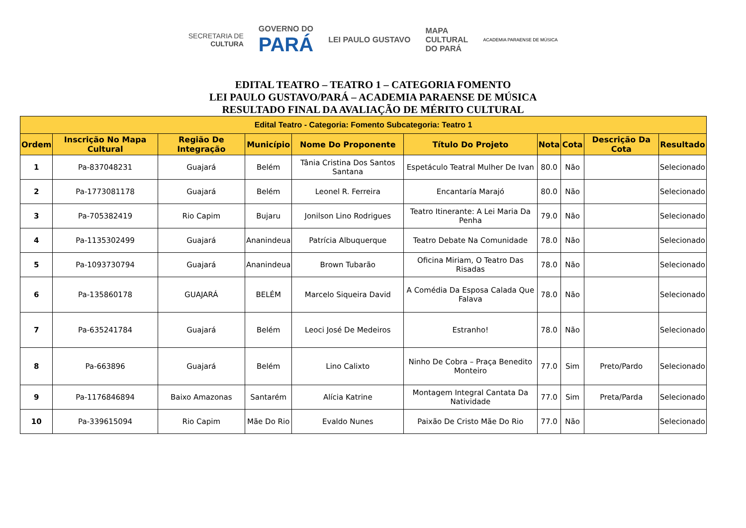SECRETARIA DE
CULTURA
GOVERNO DO
PARÁ
LEI PAULO GUSTAVO
MAPA
CULTURAL
DO PARÁ
ACADEMIA PARAENSE DE MÚSICA
EDITAL TEATRO – TEATRO 1 – CATEGORIA FOMENTO
LEI PAULO GUSTAVO/PARÁ – ACADEMIA PARAENSE DE MÚSICA
RESULTADO FINAL DA AVALIAÇÃO DE MÉRITO CULTURAL
| Edital Teatro - Categoria: Fomento Subcategoria: Teatro 1 | | | | | | | | | |
| --- | --- | --- | --- | --- | --- | --- | --- | --- | --- |
| Ordem | Inscrição No Mapa Cultural | Região De Integração | Município | Nome Do Proponente | Título Do Projeto | Nota | Cota | Descrição Da Cota | Resultado |
| 1 | Pa-837048231 | Guajará | Belém | Tânia Cristina Dos Santos Santana | Espetáculo Teatral Mulher De Ivan | 80.0 | Não | | Selecionado |
| 2 | Pa-1773081178 | Guajará | Belém | Leonel R. Ferreira | Encantaría Marajó | 80.0 | Não | | Selecionado |
| 3 | Pa-705382419 | Rio Capim | Bujaru | Jonilson Lino Rodrigues | Teatro Itinerante: A Lei Maria Da Penha | 79.0 | Não | | Selecionado |
| 4 | Pa-1135302499 | Guajará | Ananindeua | Patrícia Albuquerque | Teatro Debate Na Comunidade | 78.0 | Não | | Selecionado |
| 5 | Pa-1093730794 | Guajará | Ananindeua | Brown Tubarão | Oficina Miriam, O Teatro Das Risadas | 78.0 | Não | | Selecionado |
| 6 | Pa-135860178 | GUAJARÁ | BELÉM | Marcelo Siqueira David | A Comédia Da Esposa Calada Que Falava | 78.0 | Não | | Selecionado |
| 7 | Pa-635241784 | Guajará | Belém | Leoci José De Medeiros | Estranho! | 78.0 | Não | | Selecionado |
| 8 | Pa-663896 | Guajará | Belém | Lino Calixto | Ninho De Cobra – Praça Benedito Monteiro | 77.0 | Sim | Preto/Pardo | Selecionado |
| 9 | Pa-1176846894 | Baixo Amazonas | Santarém | Alícia Katrine | Montagem Integral Cantata Da Natividade | 77.0 | Sim | Preta/Parda | Selecionado |
| 10 | Pa-339615094 | Rio Capim | Mãe Do Rio | Evaldo Nunes | Paixão De Cristo Mãe Do Rio | 77.0 | Não | | Selecionado |